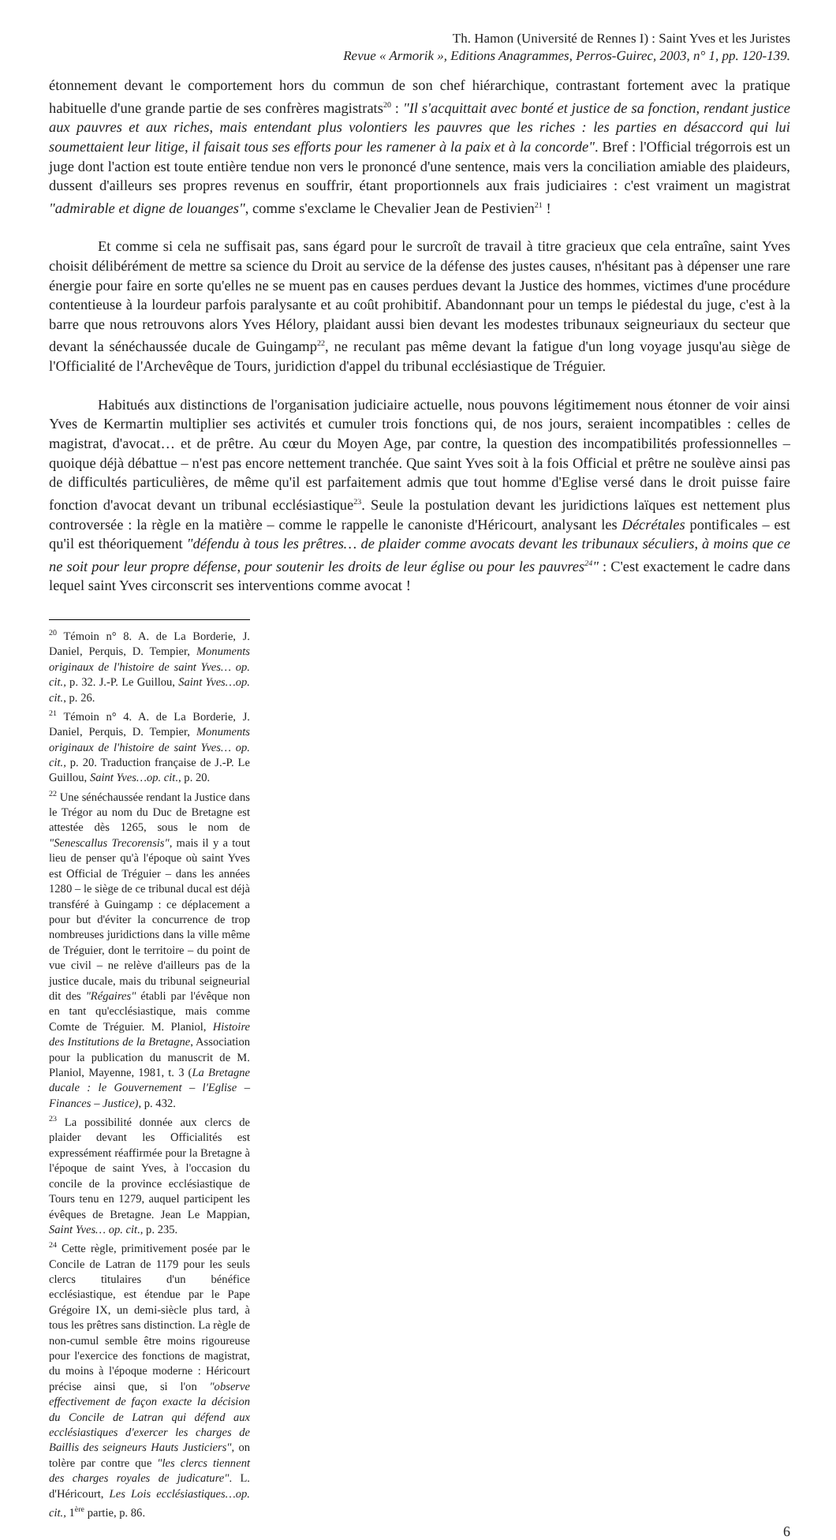Th. Hamon (Université de Rennes I) : Saint Yves et les Juristes
Revue « Armorik », Editions Anagrammes, Perros-Guirec, 2003, n° 1, pp. 120-139.
étonnement devant le comportement hors du commun de son chef hiérarchique, contrastant fortement avec la pratique habituelle d'une grande partie de ses confrères magistrats<sup>20</sup> : "Il s'acquittait avec bonté et justice de sa fonction, rendant justice aux pauvres et aux riches, mais entendant plus volontiers les pauvres que les riches : les parties en désaccord qui lui soumettaient leur litige, il faisait tous ses efforts pour les ramener à la paix et à la concorde". Bref : l'Official trégorrois est un juge dont l'action est toute entière tendue non vers le prononcé d'une sentence, mais vers la conciliation amiable des plaideurs, dussent d'ailleurs ses propres revenus en souffrir, étant proportionnels aux frais judiciaires : c'est vraiment un magistrat "admirable et digne de louanges", comme s'exclame le Chevalier Jean de Pestivien<sup>21</sup> !
Et comme si cela ne suffisait pas, sans égard pour le surcroît de travail à titre gracieux que cela entraîne, saint Yves choisit délibérément de mettre sa science du Droit au service de la défense des justes causes, n'hésitant pas à dépenser une rare énergie pour faire en sorte qu'elles ne se muent pas en causes perdues devant la Justice des hommes, victimes d'une procédure contentieuse à la lourdeur parfois paralysante et au coût prohibitif. Abandonnant pour un temps le piédestal du juge, c'est à la barre que nous retrouvons alors Yves Hélory, plaidant aussi bien devant les modestes tribunaux seigneuriaux du secteur que devant la sénéchaussée ducale de Guingamp<sup>22</sup>, ne reculant pas même devant la fatigue d'un long voyage jusqu'au siège de l'Officialité de l'Archevêque de Tours, juridiction d'appel du tribunal ecclésiastique de Tréguier.
Habitués aux distinctions de l'organisation judiciaire actuelle, nous pouvons légitimement nous étonner de voir ainsi Yves de Kermartin multiplier ses activités et cumuler trois fonctions qui, de nos jours, seraient incompatibles : celles de magistrat, d'avocat… et de prêtre. Au cœur du Moyen Age, par contre, la question des incompatibilités professionnelles – quoique déjà débattue – n'est pas encore nettement tranchée. Que saint Yves soit à la fois Official et prêtre ne soulève ainsi pas de difficultés particulières, de même qu'il est parfaitement admis que tout homme d'Eglise versé dans le droit puisse faire fonction d'avocat devant un tribunal ecclésiastique<sup>23</sup>. Seule la postulation devant les juridictions laïques est nettement plus controversée : la règle en la matière – comme le rappelle le canoniste d'Héricourt, analysant les Décrétales pontificales – est qu'il est théoriquement "défendu à tous les prêtres… de plaider comme avocats devant les tribunaux séculiers, à moins que ce ne soit pour leur propre défense, pour soutenir les droits de leur église ou pour les pauvres<sup>24</sup>" : C'est exactement le cadre dans lequel saint Yves circonscrit ses interventions comme avocat !
<sup>20</sup> Témoin n° 8. A. de La Borderie, J. Daniel, Perquis, D. Tempier, Monuments originaux de l'histoire de saint Yves… op. cit., p. 32. J.-P. Le Guillou, Saint Yves…op. cit., p. 26.
<sup>21</sup> Témoin n° 4. A. de La Borderie, J. Daniel, Perquis, D. Tempier, Monuments originaux de l'histoire de saint Yves… op. cit., p. 20. Traduction française de J.-P. Le Guillou, Saint Yves…op. cit., p. 20.
<sup>22</sup> Une sénéchaussée rendant la Justice dans le Trégor au nom du Duc de Bretagne est attestée dès 1265, sous le nom de "Senescallus Trecorensis", mais il y a tout lieu de penser qu'à l'époque où saint Yves est Official de Tréguier – dans les années 1280 – le siège de ce tribunal ducal est déjà transféré à Guingamp : ce déplacement a pour but d'éviter la concurrence de trop nombreuses juridictions dans la ville même de Tréguier, dont le territoire – du point de vue civil – ne relève d'ailleurs pas de la justice ducale, mais du tribunal seigneurial dit des "Régaires" établi par l'évêque non en tant qu'ecclésiastique, mais comme Comte de Tréguier. M. Planiol, Histoire des Institutions de la Bretagne, Association pour la publication du manuscrit de M. Planiol, Mayenne, 1981, t. 3 (La Bretagne ducale : le Gouvernement – l'Eglise – Finances – Justice), p. 432.
<sup>23</sup> La possibilité donnée aux clercs de plaider devant les Officialités est expressément réaffirmée pour la Bretagne à l'époque de saint Yves, à l'occasion du concile de la province ecclésiastique de Tours tenu en 1279, auquel participent les évêques de Bretagne. Jean Le Mappian, Saint Yves… op. cit., p. 235.
<sup>24</sup> Cette règle, primitivement posée par le Concile de Latran de 1179 pour les seuls clercs titulaires d'un bénéfice ecclésiastique, est étendue par le Pape Grégoire IX, un demi-siècle plus tard, à tous les prêtres sans distinction. La règle de non-cumul semble être moins rigoureuse pour l'exercice des fonctions de magistrat, du moins à l'époque moderne : Héricourt précise ainsi que, si l'on "observe effectivement de façon exacte la décision du Concile de Latran qui défend aux ecclésiastiques d'exercer les charges de Baillis des seigneurs Hauts Justiciers", on tolère par contre que "les clercs tiennent des charges royales de judicature". L. d'Héricourt, Les Lois ecclésiastiques…op. cit., 1<sup>ère</sup> partie, p. 86.
6